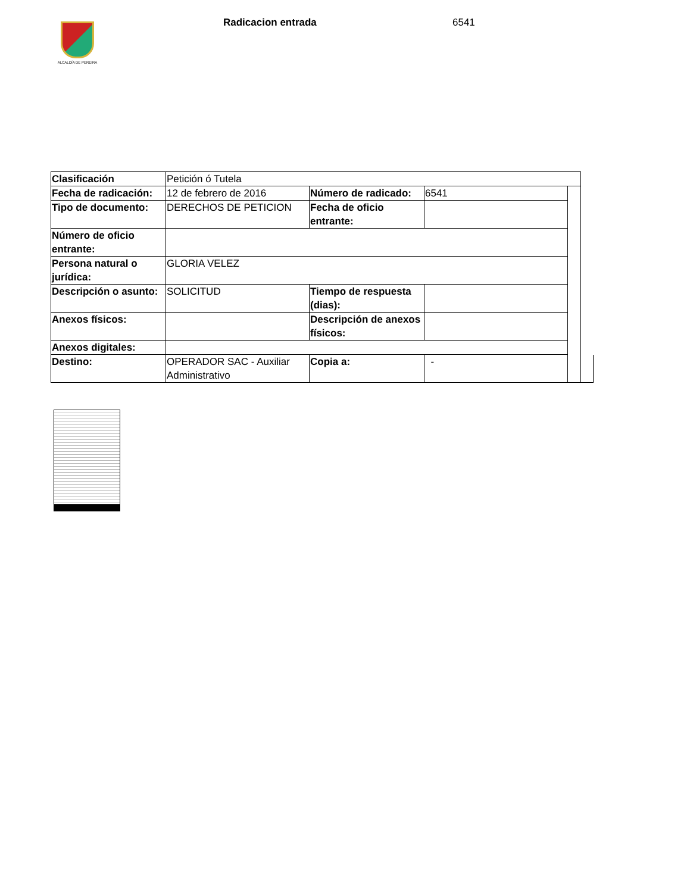ALCALDÍA DE PEREIRA
Radicacion entrada 6541
| Clasificación | Petición ó Tutela | | | | |
| Fecha de radicación: | 12 de febrero de 2016 | Número de radicado: | 6541 | | |
| Tipo de documento: | DERECHOS DE PETICION | Fecha de oficio entrante: | | | |
| Número de oficio entrante: | | | | | |
| Persona natural o jurídica: | GLORIA VELEZ | | | | |
| Descripción o asunto: | SOLICITUD | Tiempo de respuesta (dias): | | | |
| Anexos físicos: | | Descripción de anexos físicos: | | | |
| Anexos digitales: | | | | | |
| Destino: | OPERADOR SAC - Auxiliar Administrativo | Copia a: | - | | |